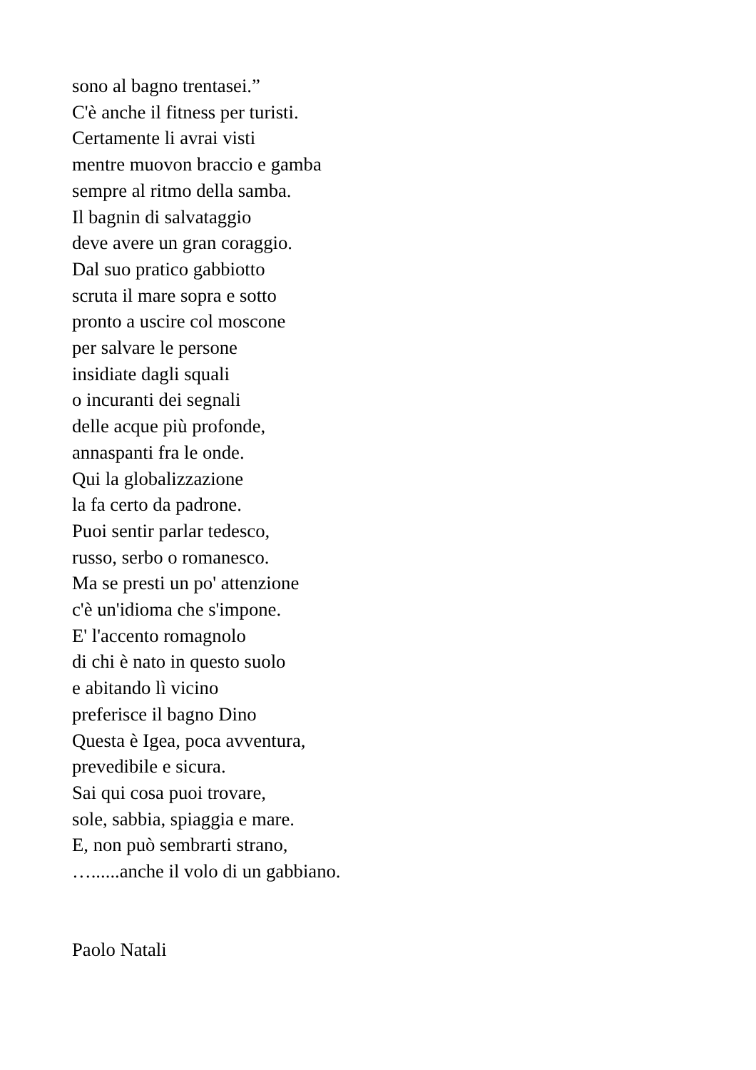sono al bagno trentasei.”
C'è anche il fitness per turisti.
Certamente li avrai visti
mentre muovon braccio e gamba
sempre al ritmo della samba.
Il bagnin di salvataggio
deve avere un gran coraggio.
Dal suo pratico gabbiotto
scruta il mare sopra e sotto
pronto a uscire col moscone
per salvare le persone
insidiate dagli squali
o incuranti dei segnali
delle acque più profonde,
annaspanti fra le onde.
Qui la globalizzazione
la fa certo da padrone.
Puoi sentir parlar tedesco,
russo, serbo o romanesco.
Ma se presti un po' attenzione
c'è un'idioma che s'impone.
E' l'accento romagnolo
di chi è nato in questo suolo
e abitando lì vicino
preferisce il bagno Dino
Questa è Igea, poca avventura,
prevedibile e sicura.
Sai qui cosa puoi trovare,
sole, sabbia, spiaggia e mare.
E, non può sembrarti strano,
…......anche il volo di un gabbiano.
Paolo Natali